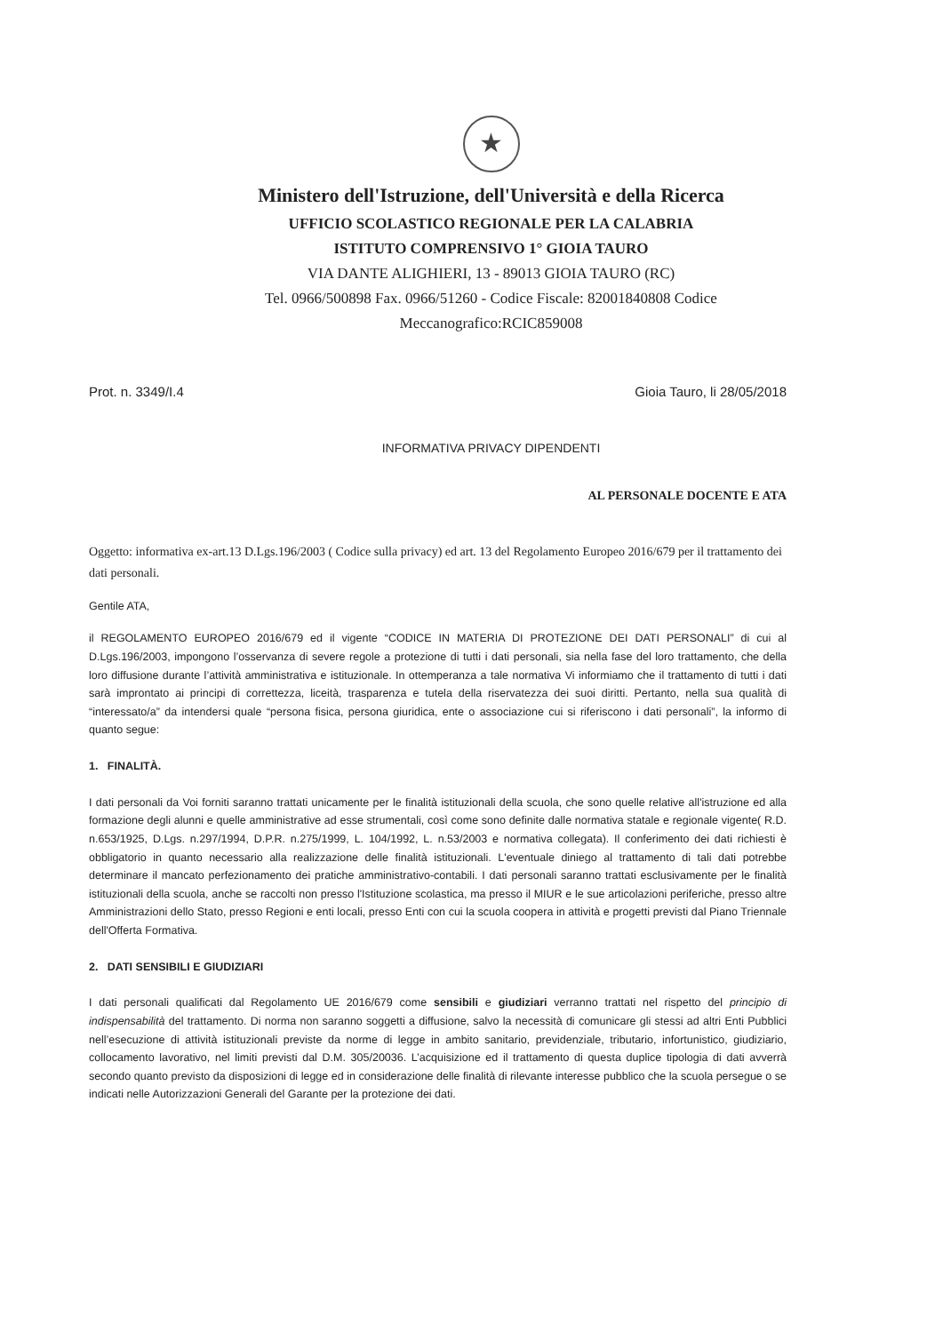★
Ministero dell'Istruzione, dell'Università e della Ricerca
UFFICIO SCOLASTICO REGIONALE PER LA CALABRIA
ISTITUTO COMPRENSIVO 1° GIOIA TAURO
VIA DANTE ALIGHIERI, 13 - 89013 GIOIA TAURO (RC)
Tel. 0966/500898 Fax. 0966/51260 - Codice Fiscale: 82001840808 Codice Meccanografico:RCIC859008
Prot. n. 3349/I.4 Gioia Tauro, li 28/05/2018
INFORMATIVA PRIVACY DIPENDENTI
AL PERSONALE DOCENTE E ATA
Oggetto: informativa ex-art.13 D.Lgs.196/2003 ( Codice sulla privacy) ed art. 13 del Regolamento Europeo 2016/679 per il trattamento dei dati personali.
Gentile ATA,
il REGOLAMENTO EUROPEO 2016/679 ed il vigente “CODICE IN MATERIA DI PROTEZIONE DEI DATI PERSONALI” di cui al D.Lgs.196/2003, impongono l’osservanza di severe regole a protezione di tutti i dati personali, sia nella fase del loro trattamento, che della loro diffusione durante l’attività amministrativa e istituzionale. In ottemperanza a tale normativa Vi informiamo che il trattamento di tutti i dati sarà improntato ai principi di correttezza, liceità, trasparenza e tutela della riservatezza dei suoi diritti. Pertanto, nella sua qualità di “interessato/a” da intendersi quale “persona fisica, persona giuridica, ente o associazione cui si riferiscono i dati personali”, la informo di quanto segue:
1. FINALITÀ.
I dati personali da Voi forniti saranno trattati unicamente per le finalità istituzionali della scuola, che sono quelle relative all'istruzione ed alla formazione degli alunni e quelle amministrative ad esse strumentali, così come sono definite dalle normativa statale e regionale vigente( R.D. n.653/1925, D.Lgs. n.297/1994, D.P.R. n.275/1999, L. 104/1992, L. n.53/2003 e normativa collegata). Il conferimento dei dati richiesti è obbligatorio in quanto necessario alla realizzazione delle finalità istituzionali. L'eventuale diniego al trattamento di tali dati potrebbe determinare il mancato perfezionamento dei pratiche amministrativo-contabili. I dati personali saranno trattati esclusivamente per le finalità istituzionali della scuola, anche se raccolti non presso l'Istituzione scolastica, ma presso il MIUR e le sue articolazioni periferiche, presso altre Amministrazioni dello Stato, presso Regioni e enti locali, presso Enti con cui la scuola coopera in attività e progetti previsti dal Piano Triennale dell'Offerta Formativa.
2. DATI SENSIBILI E GIUDIZIARI
I dati personali qualificati dal Regolamento UE 2016/679 come sensibili e giudiziari verranno trattati nel rispetto del principio di indispensabilità del trattamento. Di norma non saranno soggetti a diffusione, salvo la necessità di comunicare gli stessi ad altri Enti Pubblici nell’esecuzione di attività istituzionali previste da norme di legge in ambito sanitario, previdenziale, tributario, infortunistico, giudiziario, collocamento lavorativo, nel limiti previsti dal D.M. 305/20036. L’acquisizione ed il trattamento di questa duplice tipologia di dati avverrà secondo quanto previsto da disposizioni di legge ed in considerazione delle finalità di rilevante interesse pubblico che la scuola persegue o se indicati nelle Autorizzazioni Generali del Garante per la protezione dei dati.